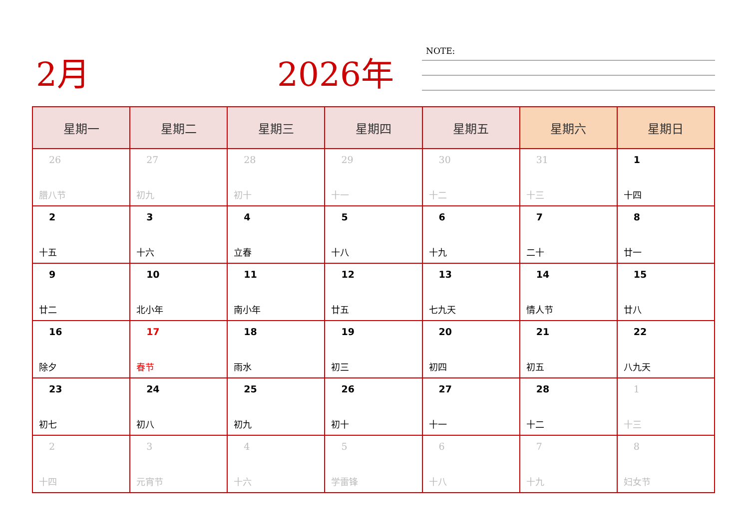2月 2026年 NOTE:
| 星期一 | 星期二 | 星期三 | 星期四 | 星期五 | 星期六 | 星期日 |
| --- | --- | --- | --- | --- | --- | --- |
| 26 腊八节 | 27 初九 | 28 初十 | 29 十一 | 30 十二 | 31 十三 | 1 十四 |
| 2 十五 | 3 十六 | 4 立春 | 5 十八 | 6 十九 | 7 二十 | 8 廿一 |
| 9 廿二 | 10 北小年 | 11 南小年 | 12 廿五 | 13 七九天 | 14 情人节 | 15 廿八 |
| 16 除夕 | 17 春节 | 18 雨水 | 19 初三 | 20 初四 | 21 初五 | 22 八九天 |
| 23 初七 | 24 初八 | 25 初九 | 26 初十 | 27 十一 | 28 十二 | 1 十三 |
| 2 十四 | 3 元宵节 | 4 十六 | 5 学雷锋 | 6 十八 | 7 十九 | 8 妇女节 |